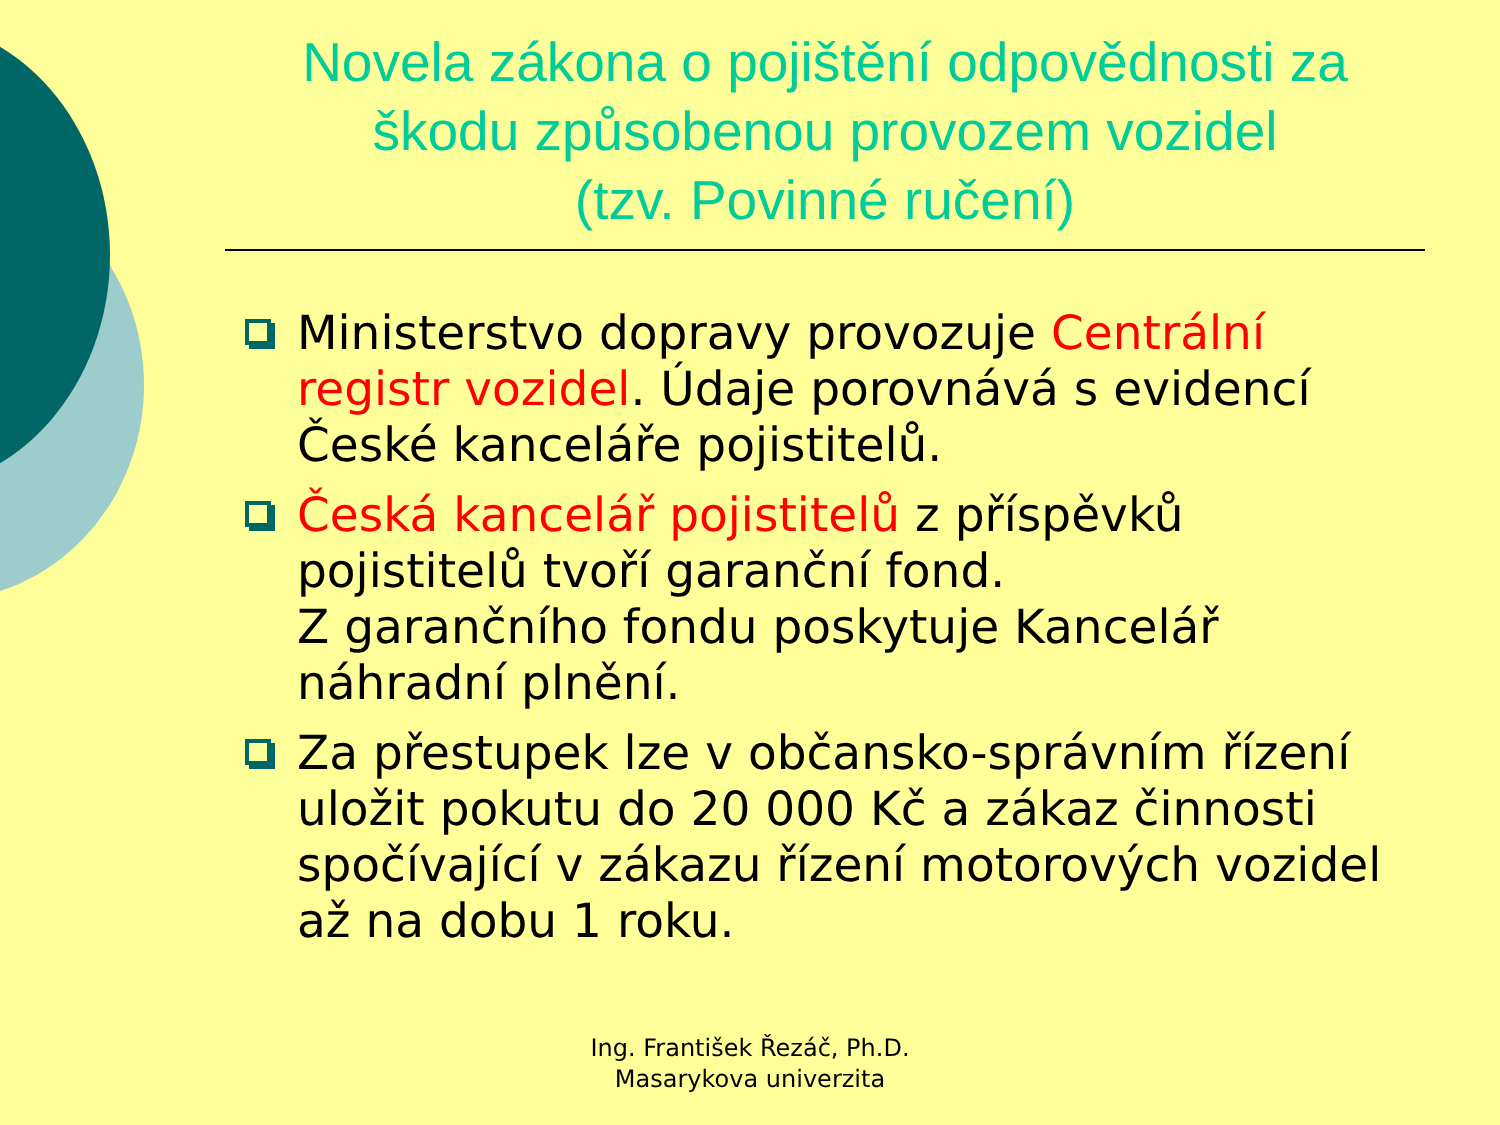Novela zákona o pojištění odpovědnosti za škodu způsobenou provozem vozidel
(tzv. Povinné ručení)
Ministerstvo dopravy provozuje Centrální registr vozidel. Údaje porovnává s evidencí České kanceláře pojistitelů.
Česká kancelář pojistitelů z příspěvků pojistitelů tvoří garanční fond.
Z garančního fondu poskytuje Kancelář náhradní plnění.
Za přestupek lze v občansko-správním řízení uložit pokutu do 20 000 Kč a zákaz činnosti spočívající v zákazu řízení motorových vozidel až na dobu 1 roku.
Ing. František Řezáč, Ph.D.
Masarykova univerzita